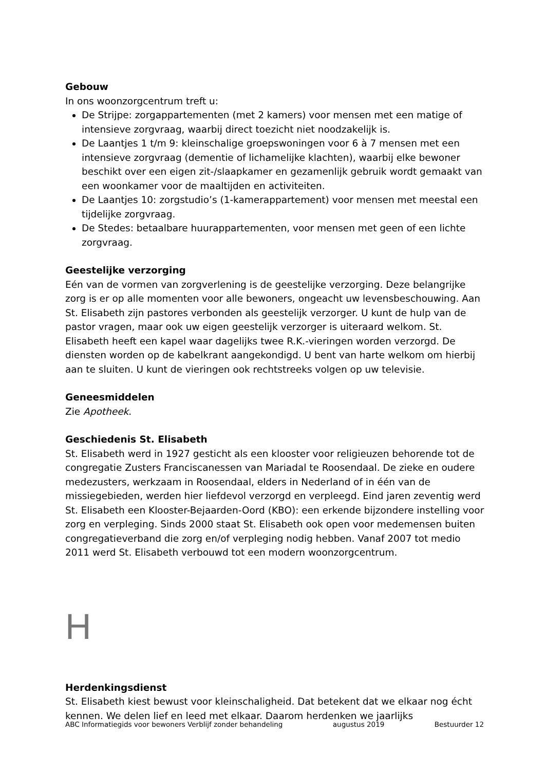Gebouw
In ons woonzorgcentrum treft u:
De Strijpe: zorgappartementen (met 2 kamers) voor mensen met een matige of intensieve zorgvraag, waarbij direct toezicht niet noodzakelijk is.
De Laantjes 1 t/m 9: kleinschalige groepswoningen voor 6 à 7 mensen met een intensieve zorgvraag (dementie of lichamelijke klachten), waarbij elke bewoner beschikt over een eigen zit-/slaapkamer en gezamenlijk gebruik wordt gemaakt van een woonkamer voor de maaltijden en activiteiten.
De Laantjes 10: zorgstudio’s (1-kamerappartement) voor mensen met meestal een tijdelijke zorgvraag.
De Stedes: betaalbare huurappartementen, voor mensen met geen of een lichte zorgvraag.
Geestelijke verzorging
Eén van de vormen van zorgverlening is de geestelijke verzorging. Deze belangrijke zorg is er op alle momenten voor alle bewoners, ongeacht uw levensbeschouwing. Aan St. Elisabeth zijn pastores verbonden als geestelijk verzorger. U kunt de hulp van de pastor vragen, maar ook uw eigen geestelijk verzorger is uiteraard welkom. St. Elisabeth heeft een kapel waar dagelijks twee R.K.-vieringen worden verzorgd. De diensten worden op de kabelkrant aangekondigd. U bent van harte welkom om hierbij aan te sluiten. U kunt de vieringen ook rechtstreeks volgen op uw televisie.
Geneesmiddelen
Zie Apotheek.
Geschiedenis St. Elisabeth
St. Elisabeth werd in 1927 gesticht als een klooster voor religieuzen behorende tot de congregatie Zusters Franciscanessen van Mariadal te Roosendaal. De zieke en oudere medezusters, werkzaam in Roosendaal, elders in Nederland of in één van de missiegebieden, werden hier liefdevol verzorgd en verpleegd. Eind jaren zeventig werd St. Elisabeth een Klooster-Bejaarden-Oord (KBO): een erkende bijzondere instelling voor zorg en verpleging. Sinds 2000 staat St. Elisabeth ook open voor medemensen buiten congregatieverband die zorg en/of verpleging nodig hebben. Vanaf 2007 tot medio 2011 werd St. Elisabeth verbouwd tot een modern woonzorgcentrum.
H
Herdenkingsdienst
St. Elisabeth kiest bewust voor kleinschaligheid. Dat betekent dat we elkaar nog écht kennen. We delen lief en leed met elkaar. Daarom herdenken we jaarlijks
ABC Informatiegids voor bewoners Verblijf zonder behandeling augustus 2019 Bestuurder 12